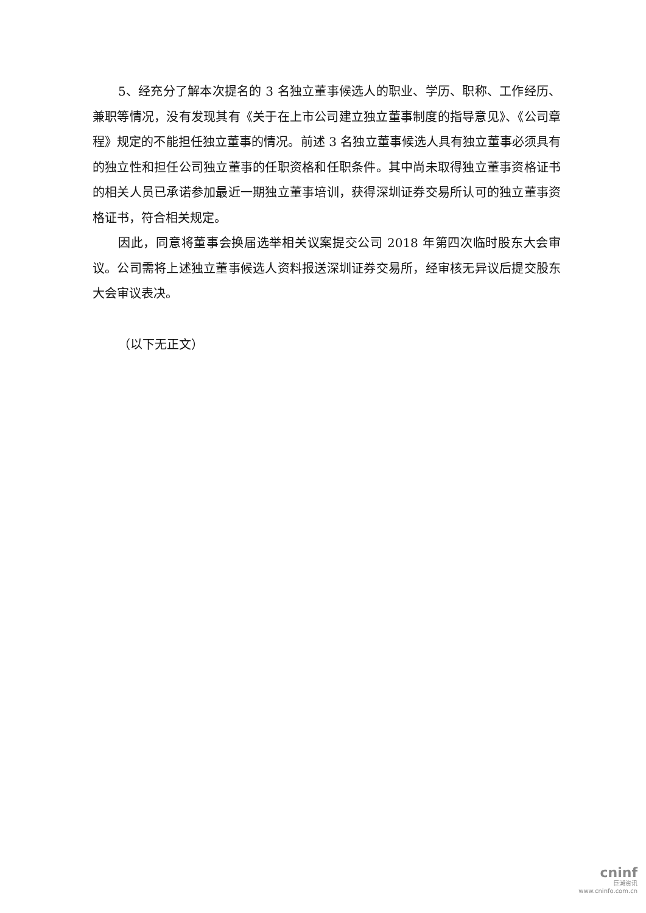5、经充分了解本次提名的 3 名独立董事候选人的职业、学历、职称、工作经历、兼职等情况，没有发现其有《关于在上市公司建立独立董事制度的指导意见》、《公司章程》规定的不能担任独立董事的情况。前述 3 名独立董事候选人具有独立董事必须具有的独立性和担任公司独立董事的任职资格和任职条件。其中尚未取得独立董事资格证书的相关人员已承诺参加最近一期独立董事培训，获得深圳证券交易所认可的独立董事资格证书，符合相关规定。
因此，同意将董事会换届选举相关议案提交公司 2018 年第四次临时股东大会审议。公司需将上述独立董事候选人资料报送深圳证券交易所，经审核无异议后提交股东大会审议表决。
（以下无正文）
cninf
巨潮资讯
www.cninfo.com.cn